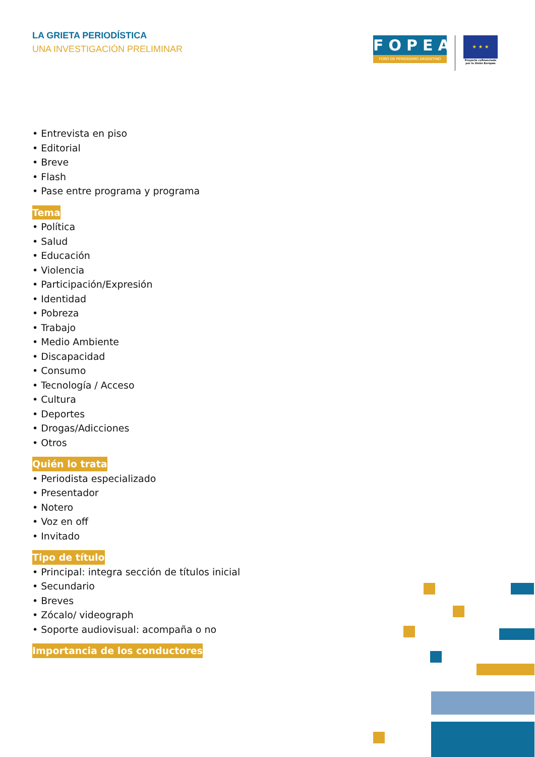LA GRIETA PERIODÍSTICA
UNA INVESTIGACIÓN PRELIMINAR
FOPEA
FORO DE PERIODISMO ARGENTINO
★ ★ ★
Proyecto cofinanciado por la Unión Europea
• Entrevista en piso
• Editorial
• Breve
• Flash
• Pase entre programa y programa
Tema
• Política
• Salud
• Educación
• Violencia
• Participación/Expresión
• Identidad
• Pobreza
• Trabajo
• Medio Ambiente
• Discapacidad
• Consumo
• Tecnología / Acceso
• Cultura
• Deportes
• Drogas/Adicciones
• Otros
Quién lo trata
• Periodista especializado
• Presentador
• Notero
• Voz en off
• Invitado
Tipo de título
• Principal: integra sección de títulos inicial
• Secundario
• Breves
• Zócalo/ videograph
• Soporte audiovisual: acompaña o no
Importancia de los conductores